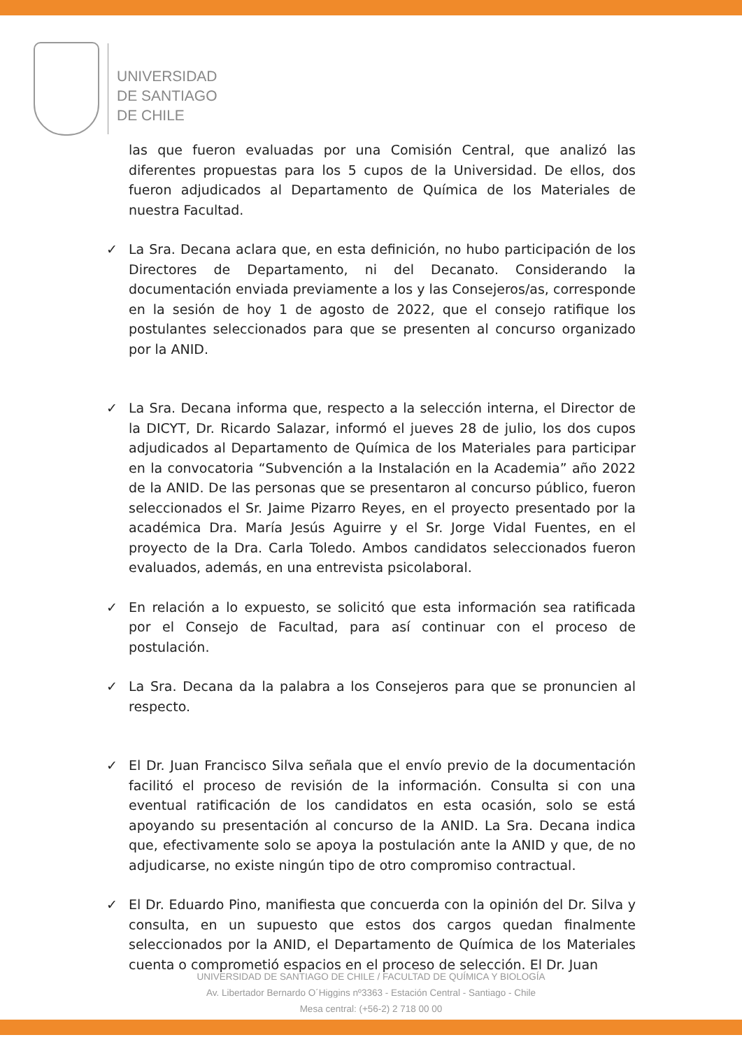UNIVERSIDAD
DE SANTIAGO
DE CHILE
las que fueron evaluadas por una Comisión Central, que analizó las diferentes propuestas para los 5 cupos de la Universidad. De ellos, dos fueron adjudicados al Departamento de Química de los Materiales de nuestra Facultad.
✓ La Sra. Decana aclara que, en esta definición, no hubo participación de los Directores de Departamento, ni del Decanato. Considerando la documentación enviada previamente a los y las Consejeros/as, corresponde en la sesión de hoy 1 de agosto de 2022, que el consejo ratifique los postulantes seleccionados para que se presenten al concurso organizado por la ANID.
✓ La Sra. Decana informa que, respecto a la selección interna, el Director de la DICYT, Dr. Ricardo Salazar, informó el jueves 28 de julio, los dos cupos adjudicados al Departamento de Química de los Materiales para participar en la convocatoria “Subvención a la Instalación en la Academia” año 2022 de la ANID. De las personas que se presentaron al concurso público, fueron seleccionados el Sr. Jaime Pizarro Reyes, en el proyecto presentado por la académica Dra. María Jesús Aguirre y el Sr. Jorge Vidal Fuentes, en el proyecto de la Dra. Carla Toledo. Ambos candidatos seleccionados fueron evaluados, además, en una entrevista psicolaboral.
✓ En relación a lo expuesto, se solicitó que esta información sea ratificada por el Consejo de Facultad, para así continuar con el proceso de postulación.
✓ La Sra. Decana da la palabra a los Consejeros para que se pronuncien al respecto.
✓ El Dr. Juan Francisco Silva señala que el envío previo de la documentación facilitó el proceso de revisión de la información. Consulta si con una eventual ratificación de los candidatos en esta ocasión, solo se está apoyando su presentación al concurso de la ANID. La Sra. Decana indica que, efectivamente solo se apoya la postulación ante la ANID y que, de no adjudicarse, no existe ningún tipo de otro compromiso contractual.
✓ El Dr. Eduardo Pino, manifiesta que concuerda con la opinión del Dr. Silva y consulta, en un supuesto que estos dos cargos quedan finalmente seleccionados por la ANID, el Departamento de Química de los Materiales cuenta o comprometió espacios en el proceso de selección. El Dr. Juan
UNIVERSIDAD DE SANTIAGO DE CHILE / FACULTAD DE QUÍMICA Y BIOLOGÍA
Av. Libertador Bernardo O´Higgins nº3363 - Estación Central - Santiago - Chile
Mesa central: (+56-2) 2 718 00 00